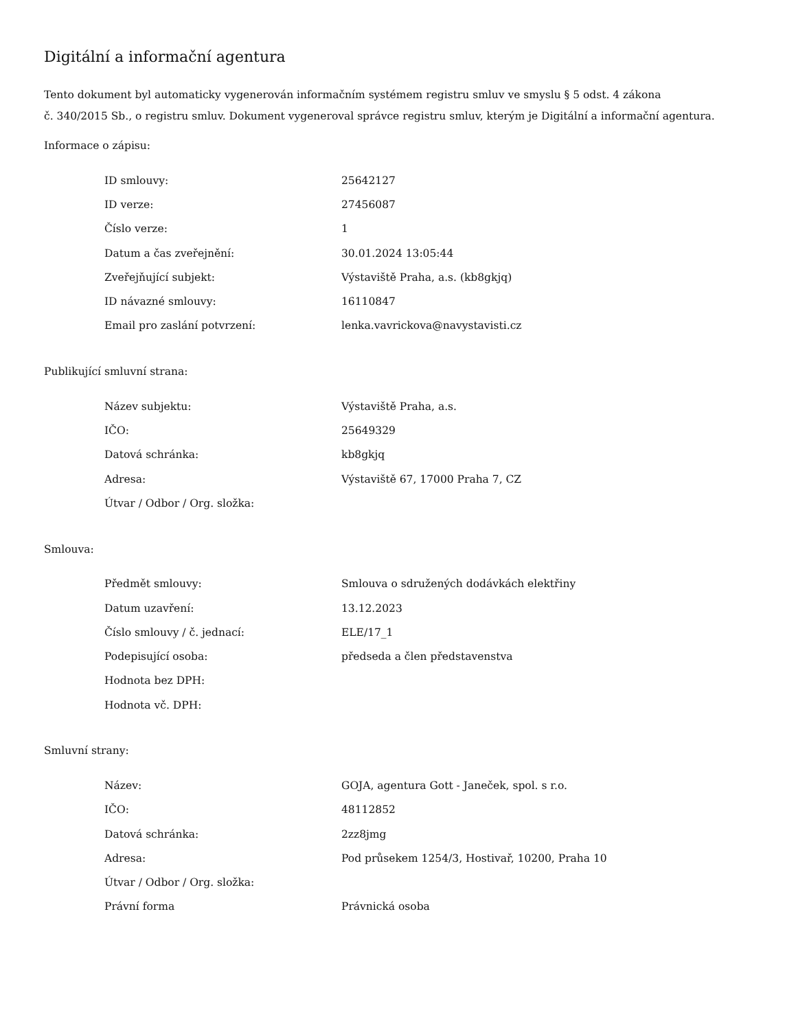Digitální a informační agentura
Tento dokument byl automaticky vygenerován informačním systémem registru smluv ve smyslu § 5 odst. 4 zákona
č. 340/2015 Sb., o registru smluv. Dokument vygeneroval správce registru smluv, kterým je Digitální a informační agentura.
Informace o zápisu:
| ID smlouvy: | 25642127 |
| ID verze: | 27456087 |
| Číslo verze: | 1 |
| Datum a čas zveřejnění: | 30.01.2024 13:05:44 |
| Zveřejňující subjekt: | Výstaviště Praha, a.s. (kb8gkjq) |
| ID návazné smlouvy: | 16110847 |
| Email pro zaslání potvrzení: | lenka.vavrickova@navystavisti.cz |
Publikující smluvní strana:
| Název subjektu: | Výstaviště Praha, a.s. |
| IČO: | 25649329 |
| Datová schránka: | kb8gkjq |
| Adresa: | Výstaviště 67, 17000 Praha 7, CZ |
| Útvar / Odbor / Org. složka: | |
Smlouva:
| Předmět smlouvy: | Smlouva o sdružených dodávkách elektřiny |
| Datum uzavření: | 13.12.2023 |
| Číslo smlouvy / č. jednací: | ELE/17_1 |
| Podepisující osoba: | předseda a člen představenstva |
| Hodnota bez DPH: | |
| Hodnota vč. DPH: | |
Smluvní strany:
| Název: | GOJA, agentura Gott - Janeček, spol. s r.o. |
| IČO: | 48112852 |
| Datová schránka: | 2zz8jmg |
| Adresa: | Pod průsekem 1254/3, Hostivař, 10200, Praha 10 |
| Útvar / Odbor / Org. složka: | |
| Právní forma | Právnická osoba |